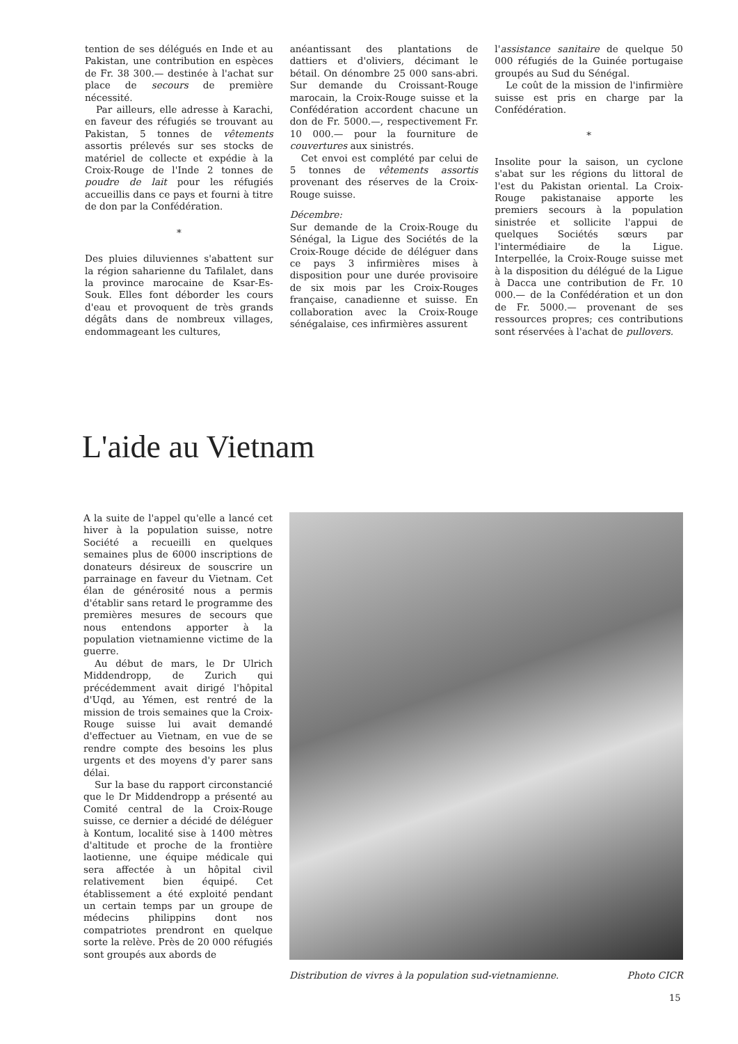tention de ses délégués en Inde et au Pakistan, une contribution en espèces de Fr. 38 300.— destinée à l'achat sur place de secours de première nécessité.
Par ailleurs, elle adresse à Karachi, en faveur des réfugiés se trouvant au Pakistan, 5 tonnes de vêtements assortis prélevés sur ses stocks de matériel de collecte et expédie à la Croix-Rouge de l'Inde 2 tonnes de poudre de lait pour les réfugiés accueillis dans ce pays et fourni à titre de don par la Confédération.
*
Des pluies diluviennes s'abattent sur la région saharienne du Tafilalet, dans la province marocaine de Ksar-Es-Souk. Elles font déborder les cours d'eau et provoquent de très grands dégâts dans de nombreux villages, endommageant les cultures,
anéantissant des plantations de dattiers et d'oliviers, décimant le bétail. On dénombre 25 000 sans-abri. Sur demande du Croissant-Rouge marocain, la Croix-Rouge suisse et la Confédération accordent chacune un don de Fr. 5000.—, respectivement Fr. 10 000.— pour la fourniture de couvertures aux sinistrés.
Cet envoi est complété par celui de 5 tonnes de vêtements assortis provenant des réserves de la Croix-Rouge suisse.
Décembre:
Sur demande de la Croix-Rouge du Sénégal, la Ligue des Sociétés de la Croix-Rouge décide de déléguer dans ce pays 3 infirmières mises à disposition pour une durée provisoire de six mois par les Croix-Rouges française, canadienne et suisse. En collaboration avec la Croix-Rouge sénégalaise, ces infirmières assurent
l'assistance sanitaire de quelque 50 000 réfugiés de la Guinée portugaise groupés au Sud du Sénégal.
Le coût de la mission de l'infirmière suisse est pris en charge par la Confédération.
*
Insolite pour la saison, un cyclone s'abat sur les régions du littoral de l'est du Pakistan oriental. La Croix-Rouge pakistanaise apporte les premiers secours à la population sinistrée et sollicite l'appui de quelques Sociétés sœurs par l'intermédiaire de la Ligue. Interpellée, la Croix-Rouge suisse met à la disposition du délégué de la Ligue à Dacca une contribution de Fr. 10 000.— de la Confédération et un don de Fr. 5000.— provenant de ses ressources propres; ces contributions sont réservées à l'achat de pullovers.
L'aide au Vietnam
A la suite de l'appel qu'elle a lancé cet hiver à la population suisse, notre Société a recueilli en quelques semaines plus de 6000 inscriptions de donateurs désireux de souscrire un parrainage en faveur du Vietnam. Cet élan de générosité nous a permis d'établir sans retard le programme des premières mesures de secours que nous entendons apporter à la population vietnamienne victime de la guerre.
Au début de mars, le Dr Ulrich Middendropp, de Zurich qui précédemment avait dirigé l'hôpital d'Uqd, au Yémen, est rentré de la mission de trois semaines que la Croix-Rouge suisse lui avait demandé d'effectuer au Vietnam, en vue de se rendre compte des besoins les plus urgents et des moyens d'y parer sans délai.
Sur la base du rapport circonstancié que le Dr Middendropp a présenté au Comité central de la Croix-Rouge suisse, ce dernier a décidé de déléguer à Kontum, localité sise à 1400 mètres d'altitude et proche de la frontière laotienne, une équipe médicale qui sera affectée à un hôpital civil relativement bien équipé. Cet établissement a été exploité pendant un certain temps par un groupe de médecins philippins dont nos compatriotes prendront en quelque sorte la relève. Près de 20 000 réfugiés sont groupés aux abords de
Distribution de vivres à la population sud-vietnamienne. Photo CICR
15